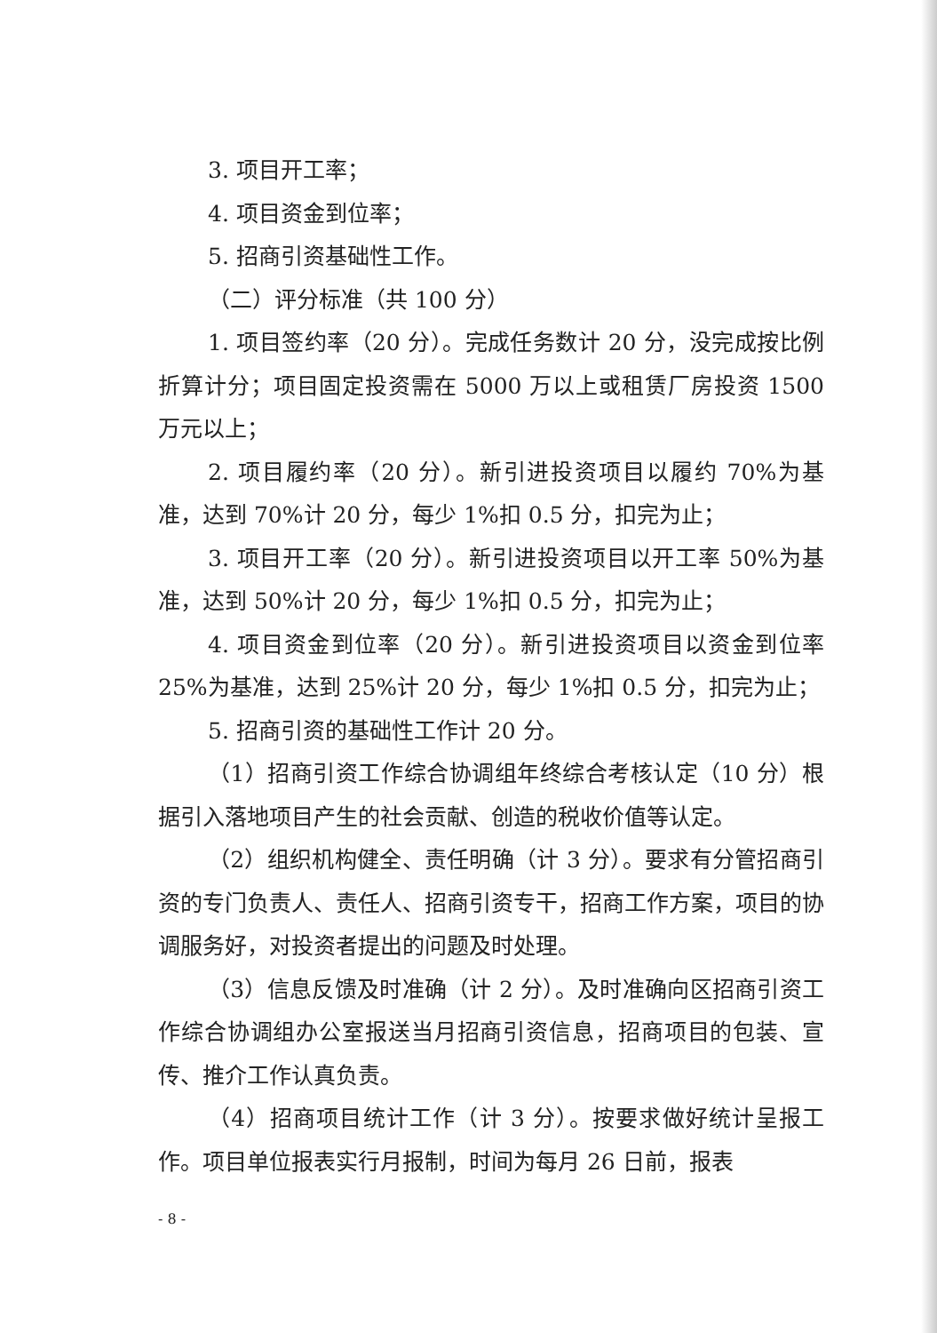3. 项目开工率；
4. 项目资金到位率；
5. 招商引资基础性工作。
（二）评分标准（共 100 分）
1. 项目签约率（20 分）。完成任务数计 20 分，没完成按比例折算计分；项目固定投资需在 5000 万以上或租赁厂房投资 1500 万元以上；
2. 项目履约率（20 分）。新引进投资项目以履约 70%为基准，达到 70%计 20 分，每少 1%扣 0.5 分，扣完为止；
3. 项目开工率（20 分）。新引进投资项目以开工率 50%为基准，达到 50%计 20 分，每少 1%扣 0.5 分，扣完为止；
4. 项目资金到位率（20 分）。新引进投资项目以资金到位率 25%为基准，达到 25%计 20 分，每少 1%扣 0.5 分，扣完为止；
5. 招商引资的基础性工作计 20 分。
（1）招商引资工作综合协调组年终综合考核认定（10 分）根据引入落地项目产生的社会贡献、创造的税收价值等认定。
（2）组织机构健全、责任明确（计 3 分）。要求有分管招商引资的专门负责人、责任人、招商引资专干，招商工作方案，项目的协调服务好，对投资者提出的问题及时处理。
（3）信息反馈及时准确（计 2 分）。及时准确向区招商引资工作综合协调组办公室报送当月招商引资信息，招商项目的包装、宣传、推介工作认真负责。
（4）招商项目统计工作（计 3 分）。按要求做好统计呈报工作。项目单位报表实行月报制，时间为每月 26 日前，报表
- 8 -